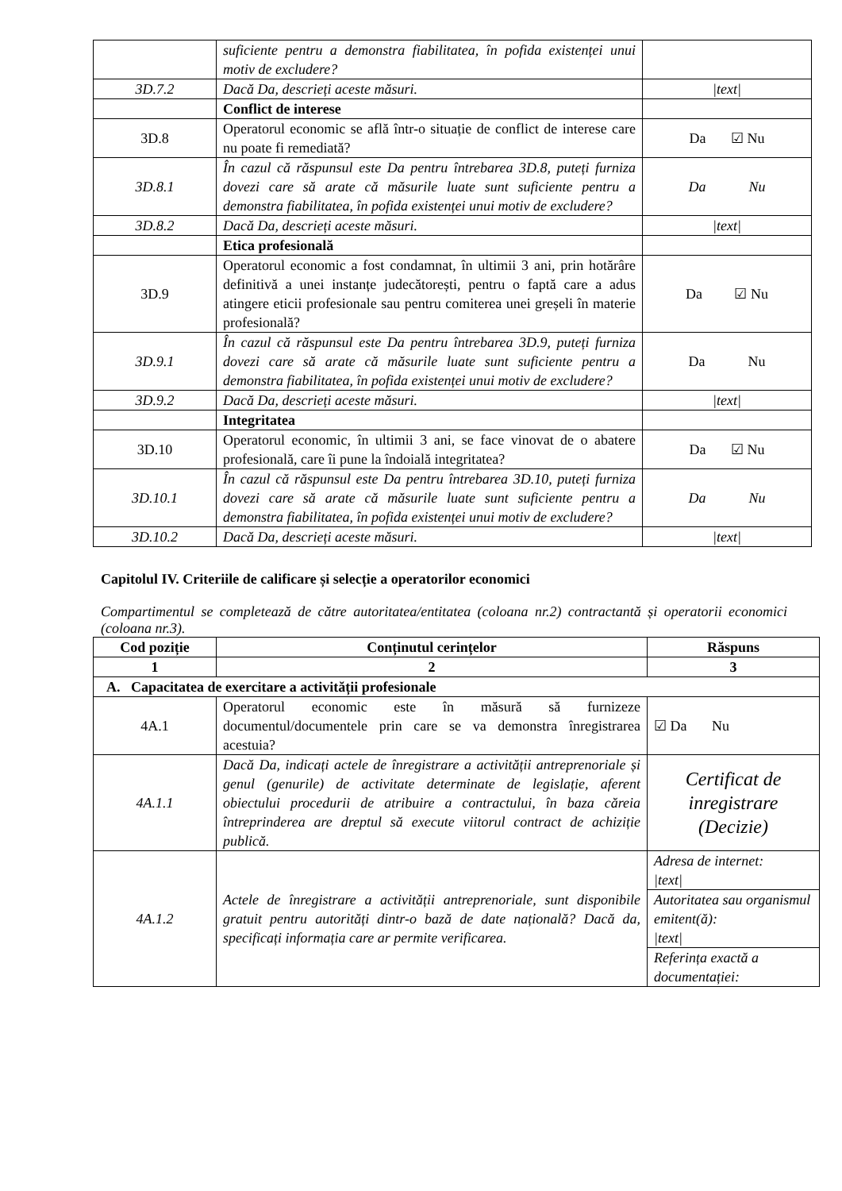| | suficiente pentru a demonstra fiabilitatea, în pofida existenței unui motiv de excludere? | |
| 3D.7.2 | Dacă Da, descrieți aceste măsuri. | /text/ |
| | Conflict de interese | |
| 3D.8 | Operatorul economic se află într-o situație de conflict de interese care nu poate fi remediată? | Da ☑ Nu |
| 3D.8.1 | În cazul că răspunsul este Da pentru întrebarea 3D.8, puteți furniza dovezi care să arate că măsurile luate sunt suficiente pentru a demonstra fiabilitatea, în pofida existenței unui motiv de excludere? | Da Nu |
| 3D.8.2 | Dacă Da, descrieți aceste măsuri. | /text/ |
| | Etica profesională | |
| 3D.9 | Operatorul economic a fost condamnat, în ultimii 3 ani, prin hotărâre definitivă a unei instanțe judecătorești, pentru o faptă care a adus atingere eticii profesionale sau pentru comiterea unei greșeli în materie profesională? | Da ☑ Nu |
| 3D.9.1 | În cazul că răspunsul este Da pentru întrebarea 3D.9, puteți furniza dovezi care să arate că măsurile luate sunt suficiente pentru a demonstra fiabilitatea, în pofida existenței unui motiv de excludere? | Da Nu |
| 3D.9.2 | Dacă Da, descrieți aceste măsuri. | /text/ |
| | Integritatea | |
| 3D.10 | Operatorul economic, în ultimii 3 ani, se face vinovat de o abatere profesională, care îi pune la îndoială integritatea? | Da ☑ Nu |
| 3D.10.1 | În cazul că răspunsul este Da pentru întrebarea 3D.10, puteți furniza dovezi care să arate că măsurile luate sunt suficiente pentru a demonstra fiabilitatea, în pofida existenței unui motiv de excludere? | Da Nu |
| 3D.10.2 | Dacă Da, descrieți aceste măsuri. | /text/ |
Capitolul IV. Criteriile de calificare și selecție a operatorilor economici
Compartimentul se completează de către autoritatea/entitatea (coloana nr.2) contractantă și operatorii economici (coloana nr.3).
| Cod poziție | Conținutul cerințelor | Răspuns |
| 1 | 2 | 3 |
| A. Capacitatea de exercitare a activității profesionale | | |
| 4A.1 | Operatorul economic este în măsură să furnizeze documentul/documentele prin care se va demonstra înregistrarea acestuia? | ☑ Da Nu |
| 4A.1.1 | Dacă Da, indicați actele de înregistrare a activității antreprenoriale și genul (genurile) de activitate determinate de legislație, aferent obiectului procedurii de atribuire a contractului, în baza căreia întreprinderea are dreptul să execute viitorul contract de achiziție publică. | Certificat de inregistrare (Decizie) |
| 4A.1.2 | Actele de înregistrare a activității antreprenoriale, sunt disponibile gratuit pentru autorități dintr-o bază de date națională? Dacă da, specificați informația care ar permite verificarea. | Adresa de internet: /text/ |
| | | Autoritatea sau organismul emitent(ă): /text/ |
| | | Referința exactă a documentației: |